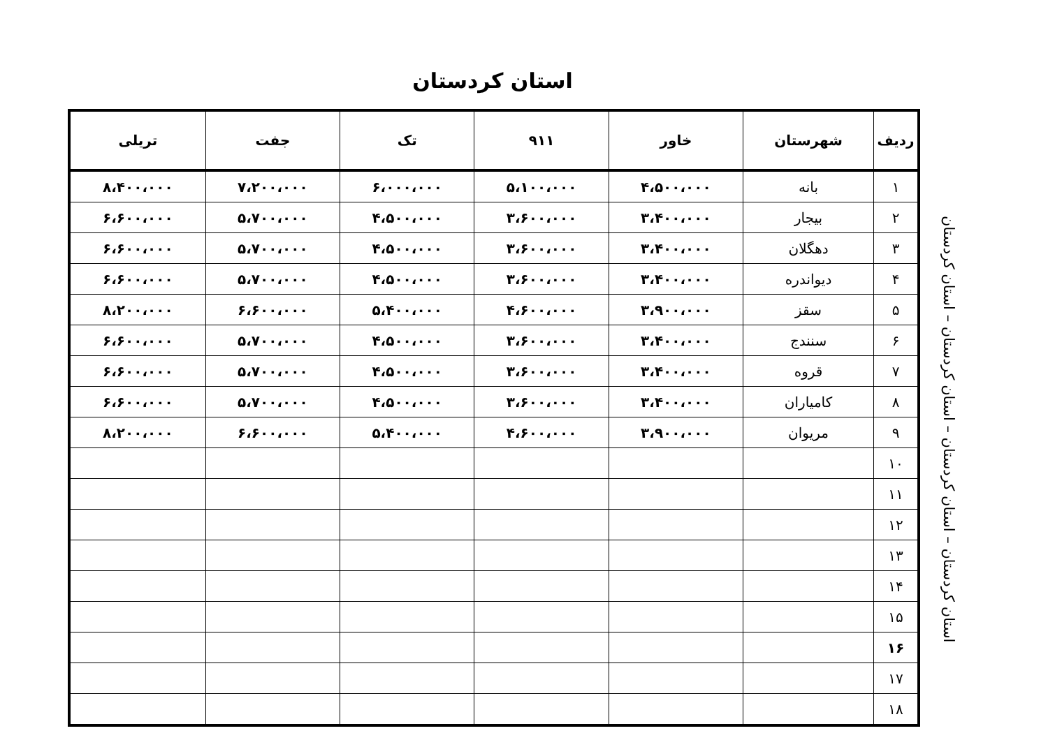استان کردستان
| ردیف | شهرستان | خاور | ۹۱۱ | تک | جفت | تریلی |
| --- | --- | --- | --- | --- | --- | --- |
| ۱ | بانه | ۴،۵۰۰،۰۰۰ | ۵،۱۰۰،۰۰۰ | ۶،۰۰۰،۰۰۰ | ۷،۲۰۰،۰۰۰ | ۸،۴۰۰،۰۰۰ |
| ۲ | بیجار | ۳،۴۰۰،۰۰۰ | ۳،۶۰۰،۰۰۰ | ۴،۵۰۰،۰۰۰ | ۵،۷۰۰،۰۰۰ | ۶،۶۰۰،۰۰۰ |
| ۳ | دهگلان | ۳،۴۰۰،۰۰۰ | ۳،۶۰۰،۰۰۰ | ۴،۵۰۰،۰۰۰ | ۵،۷۰۰،۰۰۰ | ۶،۶۰۰،۰۰۰ |
| ۴ | دیواندره | ۳،۴۰۰،۰۰۰ | ۳،۶۰۰،۰۰۰ | ۴،۵۰۰،۰۰۰ | ۵،۷۰۰،۰۰۰ | ۶،۶۰۰،۰۰۰ |
| ۵ | سقز | ۳،۹۰۰،۰۰۰ | ۴،۶۰۰،۰۰۰ | ۵،۴۰۰،۰۰۰ | ۶،۶۰۰،۰۰۰ | ۸،۲۰۰،۰۰۰ |
| ۶ | سنندج | ۳،۴۰۰،۰۰۰ | ۳،۶۰۰،۰۰۰ | ۴،۵۰۰،۰۰۰ | ۵،۷۰۰،۰۰۰ | ۶،۶۰۰،۰۰۰ |
| ۷ | قروه | ۳،۴۰۰،۰۰۰ | ۳،۶۰۰،۰۰۰ | ۴،۵۰۰،۰۰۰ | ۵،۷۰۰،۰۰۰ | ۶،۶۰۰،۰۰۰ |
| ۸ | کامیاران | ۳،۴۰۰،۰۰۰ | ۳،۶۰۰،۰۰۰ | ۴،۵۰۰،۰۰۰ | ۵،۷۰۰،۰۰۰ | ۶،۶۰۰،۰۰۰ |
| ۹ | مریوان | ۳،۹۰۰،۰۰۰ | ۴،۶۰۰،۰۰۰ | ۵،۴۰۰،۰۰۰ | ۶،۶۰۰،۰۰۰ | ۸،۲۰۰،۰۰۰ |
| ۱۰ | | | | | | |
| ۱۱ | | | | | | |
| ۱۲ | | | | | | |
| ۱۳ | | | | | | |
| ۱۴ | | | | | | |
| ۱۵ | | | | | | |
| ۱۶ | | | | | | |
| ۱۷ | | | | | | |
| ۱۸ | | | | | | |
استان کردستان – استان کردستان – استان کردستان – استان کردستان